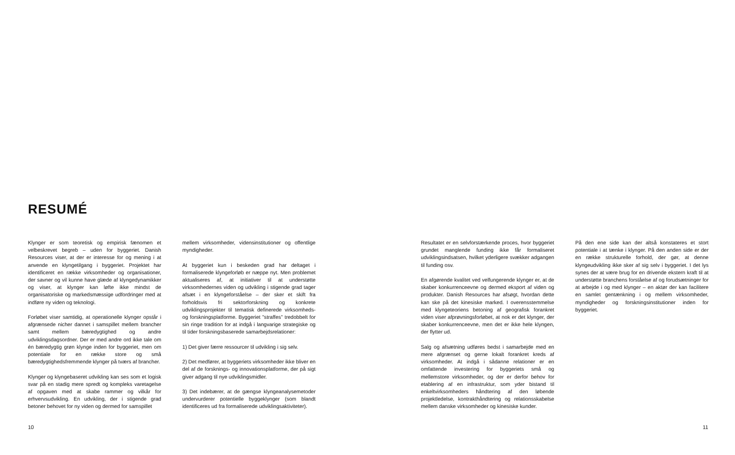RESUMÉ
Klynger er som teoretisk og empirisk fænomen et velbeskrevet begreb – uden for byggeriet. Danish Resources viser, at der er interesse for og mening i at anvende en klyngetilgang i byggeriet. Projektet har identificeret en række virksomheder og organisationer, der savner og vil kunne have glæde af klyngedynamikker og viser, at klynger kan løfte ikke mindst de organisatoriske og markedsmæssige udfordringer med at indføre ny viden og teknologi.
Forløbet viser samtidig, at operationelle klynger opstår i afgrænsede nicher dannet i samspillet mellem brancher samt mellem bæredygtighed og andre udviklingsdagsordner. Der er med andre ord ikke tale om én bæredygtig grøn klynge inden for byggeriet, men om potentiale for en række store og små bæredygtighedsfremmende klynger på tværs af brancher.
Klynger og klyngebaseret udvikling kan ses som et logisk svar på en stadig mere spredt og kompleks varetagelse af opgaven med at skabe rammer og vilkår for erhvervsudvikling. En udvikling, der i stigende grad betoner behovet for ny viden og dermed for samspillet
mellem virksomheder, vidensinstitutioner og offentlige myndigheder.
At byggeriet kun i beskeden grad har deltaget i formaliserede klyngeforløb er næppe nyt. Men problemet aktualiseres af, at initiativer til at understøtte virksomhedernes viden og udvikling i stigende grad tager afsæt i en klyngeforståelse – der sker et skift fra forholdsvis fri sektorforskning og konkrete udviklingsprojekter til tematisk definerede virksomheds- og forskningsplatforme. Byggeriet ”straffes” tredobbelt for sin ringe tradition for at indgå i langvarige strategiske og til tider forskningsbaserede samarbejdsrelationer:
1) Det giver færre ressourcer til udvikling i sig selv.
2) Det medfører, at byggeriets virksomheder ikke bliver en del af de forsknings- og innovationsplatforme, der på sigt giver adgang til nye udviklingsmidler.
3) Det indebærer, at de gængse klyngeanalysemetoder undervurderer potentielle byggeklynger (som blandt identificeres ud fra formaliserede udviklingsaktiviteter).
Resultatet er en selvforstærkende proces, hvor byggeriet grundet manglende funding ikke får formaliseret udviklingsindsatsen, hvilket yderligere svækker adgangen til funding osv.
En afgørende kvalitet ved velfungerende klynger er, at de skaber konkurrenceevne og dermed eksport af viden og produkter. Danish Resources har afsøgt, hvordan dette kan ske på det kinesiske marked. I overensstemmelse med klyngeteoriens betoning af geografisk forankret viden viser afprøvningsforløbet, at nok er det klynger, der skaber konkurrenceevne, men det er ikke hele klyngen, der flytter ud.
Salg og afsætning udføres bedst i samarbejde med en mere afgrænset og gerne lokalt forankret kreds af virksomheder. At indgå i sådanne relationer er en omfattende investering for byggeriets små og mellemstore virksomheder, og der er derfor behov for etablering af en infrastruktur, som yder bistand til enkeltvirksomheders håndtering af den løbende projektledelse, kontrakthåndtering og relationsskabelse mellem danske virksomheder og kinesiske kunder.
På den ene side kan der altså konstateres et stort potentiale i at tænke i klynger. På den anden side er der en række strukturelle forhold, der gør, at denne klyngeudvikling ikke sker af sig selv i byggeriet. I det lys synes der at være brug for en drivende ekstern kraft til at understøtte branchens forståelse af og forudsætninger for at arbejde i og med klynger – en aktør der kan facilitere en samlet gentænkning i og mellem virksomheder, myndigheder og forskningsinstitutioner inden for byggeriet.
10 11